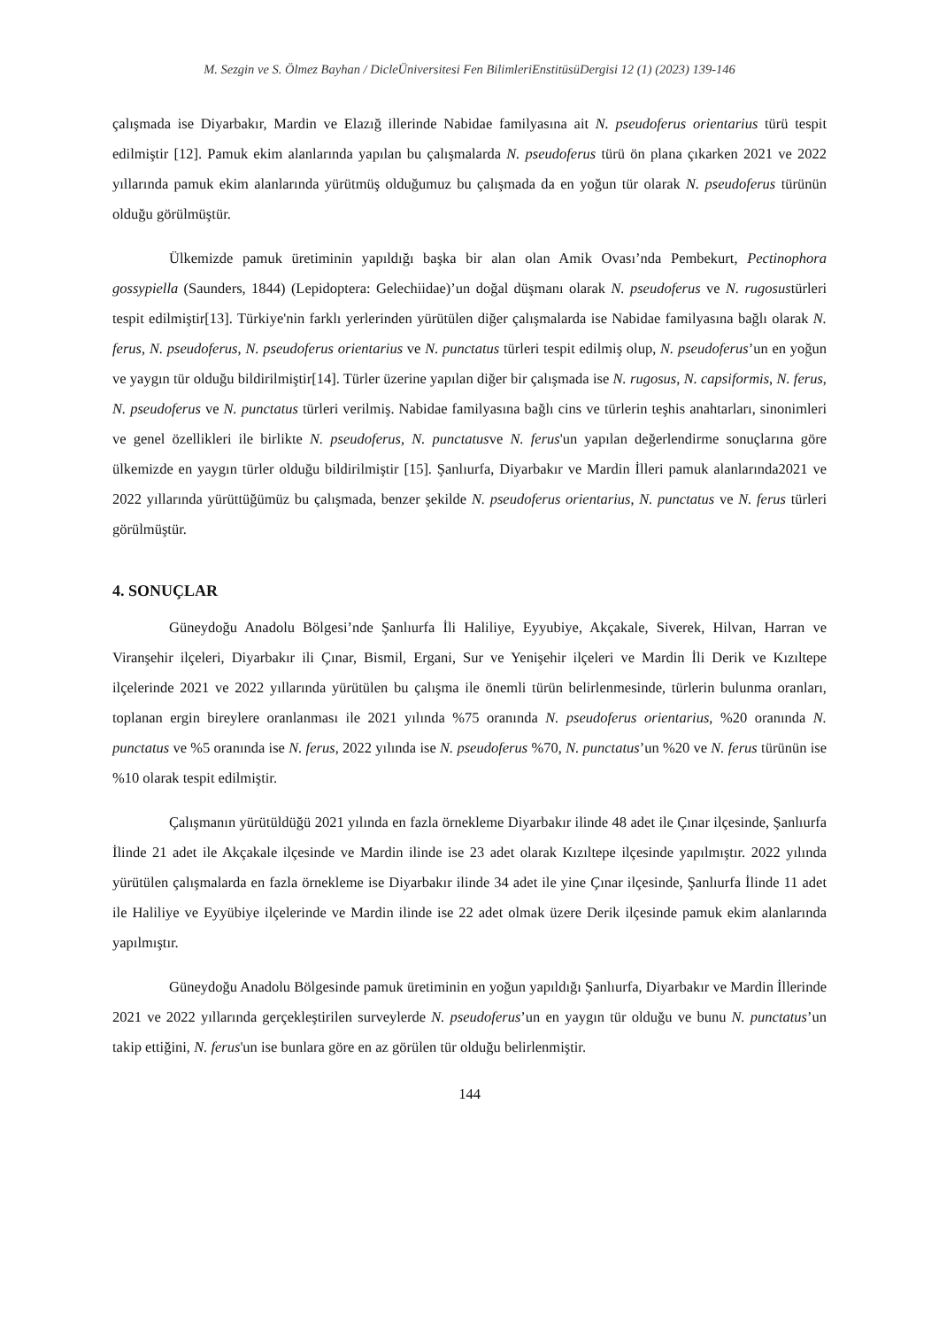M. Sezgin ve S. Ölmez Bayhan / DicleÜniversitesi Fen BilimleriEnstitüsüDergisi 12 (1) (2023) 139-146
çalışmada ise Diyarbakır, Mardin ve Elazığ illerinde Nabidae familyasına ait N. pseudoferus orientarius türü tespit edilmiştir [12]. Pamuk ekim alanlarında yapılan bu çalışmalarda N. pseudoferus türü ön plana çıkarken 2021 ve 2022 yıllarında pamuk ekim alanlarında yürütmüş olduğumuz bu çalışmada da en yoğun tür olarak N. pseudoferus türünün olduğu görülmüştür.
Ülkemizde pamuk üretiminin yapıldığı başka bir alan olan Amik Ovası’nda Pembekurt, Pectinophora gossypiella (Saunders, 1844) (Lepidoptera: Gelechiidae)’un doğal düşmanı olarak N. pseudoferus ve N. rugosustürleri tespit edilmiştir[13]. Türkiye'nin farklı yerlerinden yürütülen diğer çalışmalarda ise Nabidae familyasına bağlı olarak N. ferus, N. pseudoferus, N. pseudoferus orientarius ve N. punctatus türleri tespit edilmiş olup, N. pseudoferus’un en yoğun ve yaygın tür olduğu bildirilmiştir[14]. Türler üzerine yapılan diğer bir çalışmada ise N. rugosus, N. capsiformis, N. ferus, N. pseudoferus ve N. punctatus türleri verilmiş. Nabidae familyasına bağlı cins ve türlerin teşhis anahtarları, sinonimleri ve genel özellikleri ile birlikte N. pseudoferus, N. punctatusve N. ferus'un yapılan değerlendirme sonuçlarına göre ülkemizde en yaygın türler olduğu bildirilmiştir [15]. Şanlıurfa, Diyarbakır ve Mardin İlleri pamuk alanlarında2021 ve 2022 yıllarında yürüttüğümüz bu çalışmada, benzer şekilde N. pseudoferus orientarius, N. punctatus ve N. ferus türleri görülmüştür.
4. SONUÇLAR
Güneydoğu Anadolu Bölgesi’nde Şanlıurfa İli Haliliye, Eyyubiye, Akçakale, Siverek, Hilvan, Harran ve Viranşehir ilçeleri, Diyarbakır ili Çınar, Bismil, Ergani, Sur ve Yenişehir ilçeleri ve Mardin İli Derik ve Kızıltepe ilçelerinde 2021 ve 2022 yıllarında yürütülen bu çalışma ile önemli türün belirlenmesinde, türlerin bulunma oranları, toplanan ergin bireylere oranlanması ile 2021 yılında %75 oranında N. pseudoferus orientarius, %20 oranında N. punctatus ve %5 oranında ise N. ferus, 2022 yılında ise N. pseudoferus %70, N. punctatus’un %20 ve N. ferus türünün ise %10 olarak tespit edilmiştir.
Çalışmanın yürütüldüğü 2021 yılında en fazla örnekleme Diyarbakır ilinde 48 adet ile Çınar ilçesinde, Şanlıurfa İlinde 21 adet ile Akçakale ilçesinde ve Mardin ilinde ise 23 adet olarak Kızıltepe ilçesinde yapılmıştır. 2022 yılında yürütülen çalışmalarda en fazla örnekleme ise Diyarbakır ilinde 34 adet ile yine Çınar ilçesinde, Şanlıurfa İlinde 11 adet ile Haliliye ve Eyyübiye ilçelerinde ve Mardin ilinde ise 22 adet olmak üzere Derik ilçesinde pamuk ekim alanlarında yapılmıştır.
Güneydoğu Anadolu Bölgesinde pamuk üretiminin en yoğun yapıldığı Şanlıurfa, Diyarbakır ve Mardin İllerinde 2021 ve 2022 yıllarında gerçekleştirilen surveylerde N. pseudoferus’un en yaygın tür olduğu ve bunu N. punctatus’un takip ettiğini, N. ferus'un ise bunlara göre en az görülen tür olduğu belirlenmiştir.
144